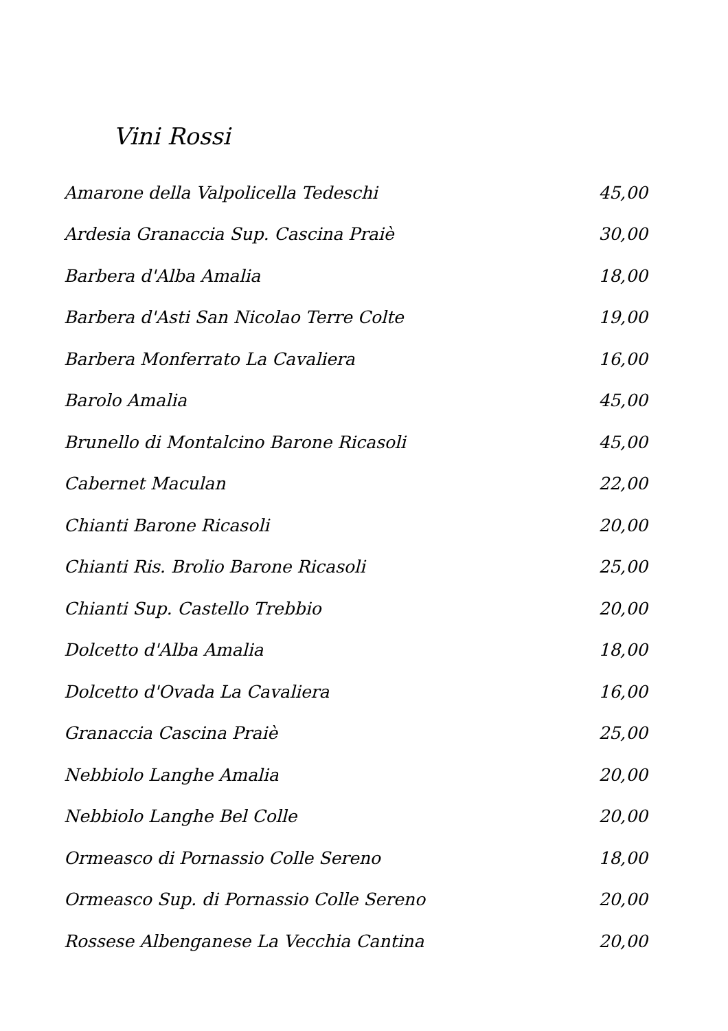Vini Rossi
| Amarone della Valpolicella Tedeschi | 45,00 |
| Ardesia Granaccia Sup. Cascina Praiè | 30,00 |
| Barbera d'Alba Amalia | 18,00 |
| Barbera d'Asti San Nicolao Terre Colte | 19,00 |
| Barbera Monferrato La Cavaliera | 16,00 |
| Barolo Amalia | 45,00 |
| Brunello di Montalcino Barone Ricasoli | 45,00 |
| Cabernet Maculan | 22,00 |
| Chianti Barone Ricasoli | 20,00 |
| Chianti Ris. Brolio Barone Ricasoli | 25,00 |
| Chianti Sup. Castello Trebbio | 20,00 |
| Dolcetto d'Alba Amalia | 18,00 |
| Dolcetto d'Ovada La Cavaliera | 16,00 |
| Granaccia Cascina Praiè | 25,00 |
| Nebbiolo Langhe Amalia | 20,00 |
| Nebbiolo Langhe Bel Colle | 20,00 |
| Ormeasco di Pornassio Colle Sereno | 18,00 |
| Ormeasco Sup. di Pornassio Colle Sereno | 20,00 |
| Rossese Albenganese La Vecchia Cantina | 20,00 |